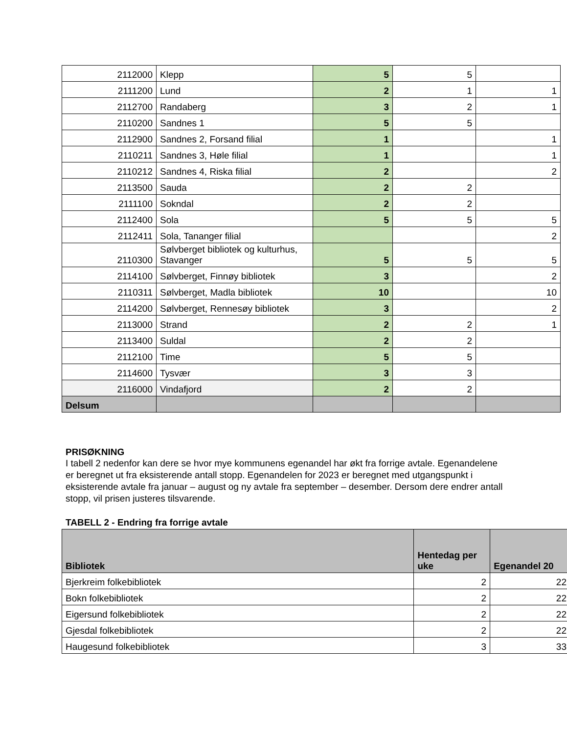| 2112000 | Klepp | 5 | 5 | |
| 2111200 | Lund | 2 | 1 | 1 |
| 2112700 | Randaberg | 3 | 2 | 1 |
| 2110200 | Sandnes 1 | 5 | 5 | |
| 2112900 | Sandnes 2, Forsand filial | 1 | | 1 |
| 2110211 | Sandnes 3, Høle filial | 1 | | 1 |
| 2110212 | Sandnes 4, Riska filial | 2 | | 2 |
| 2113500 | Sauda | 2 | 2 | |
| 2111100 | Sokndal | 2 | 2 | |
| 2112400 | Sola | 5 | 5 | 5 |
| 2112411 | Sola, Tananger filial | | | 2 |
| 2110300 | Sølvberget bibliotek og kulturhus, Stavanger | 5 | 5 | 5 |
| 2114100 | Sølvberget, Finnøy bibliotek | 3 | | 2 |
| 2110311 | Sølvberget, Madla bibliotek | 10 | | 10 |
| 2114200 | Sølvberget, Rennesøy bibliotek | 3 | | 2 |
| 2113000 | Strand | 2 | 2 | 1 |
| 2113400 | Suldal | 2 | 2 | |
| 2112100 | Time | 5 | 5 | |
| 2114600 | Tysvær | 3 | 3 | |
| 2116000 | Vindafjord | 2 | 2 | |
| Delsum | | | | |
PRISØKNING
I tabell 2 nedenfor kan dere se hvor mye kommunens egenandel har økt fra forrige avtale. Egenandelene er beregnet ut fra eksisterende antall stopp. Egenandelen for 2023 er beregnet med utgangspunkt i eksisterende avtale fra januar – august og ny avtale fra september – desember. Dersom dere endrer antall stopp, vil prisen justeres tilsvarende.
TABELL 2 - Endring fra forrige avtale
| Bibliotek | Hentedag per uke | Egenandel 20 |
| --- | --- | --- |
| Bjerkreim folkebibliotek | 2 | 22 |
| Bokn folkebibliotek | 2 | 22 |
| Eigersund folkebibliotek | 2 | 22 |
| Gjesdal folkebibliotek | 2 | 22 |
| Haugesund folkebibliotek | 3 | 33 |